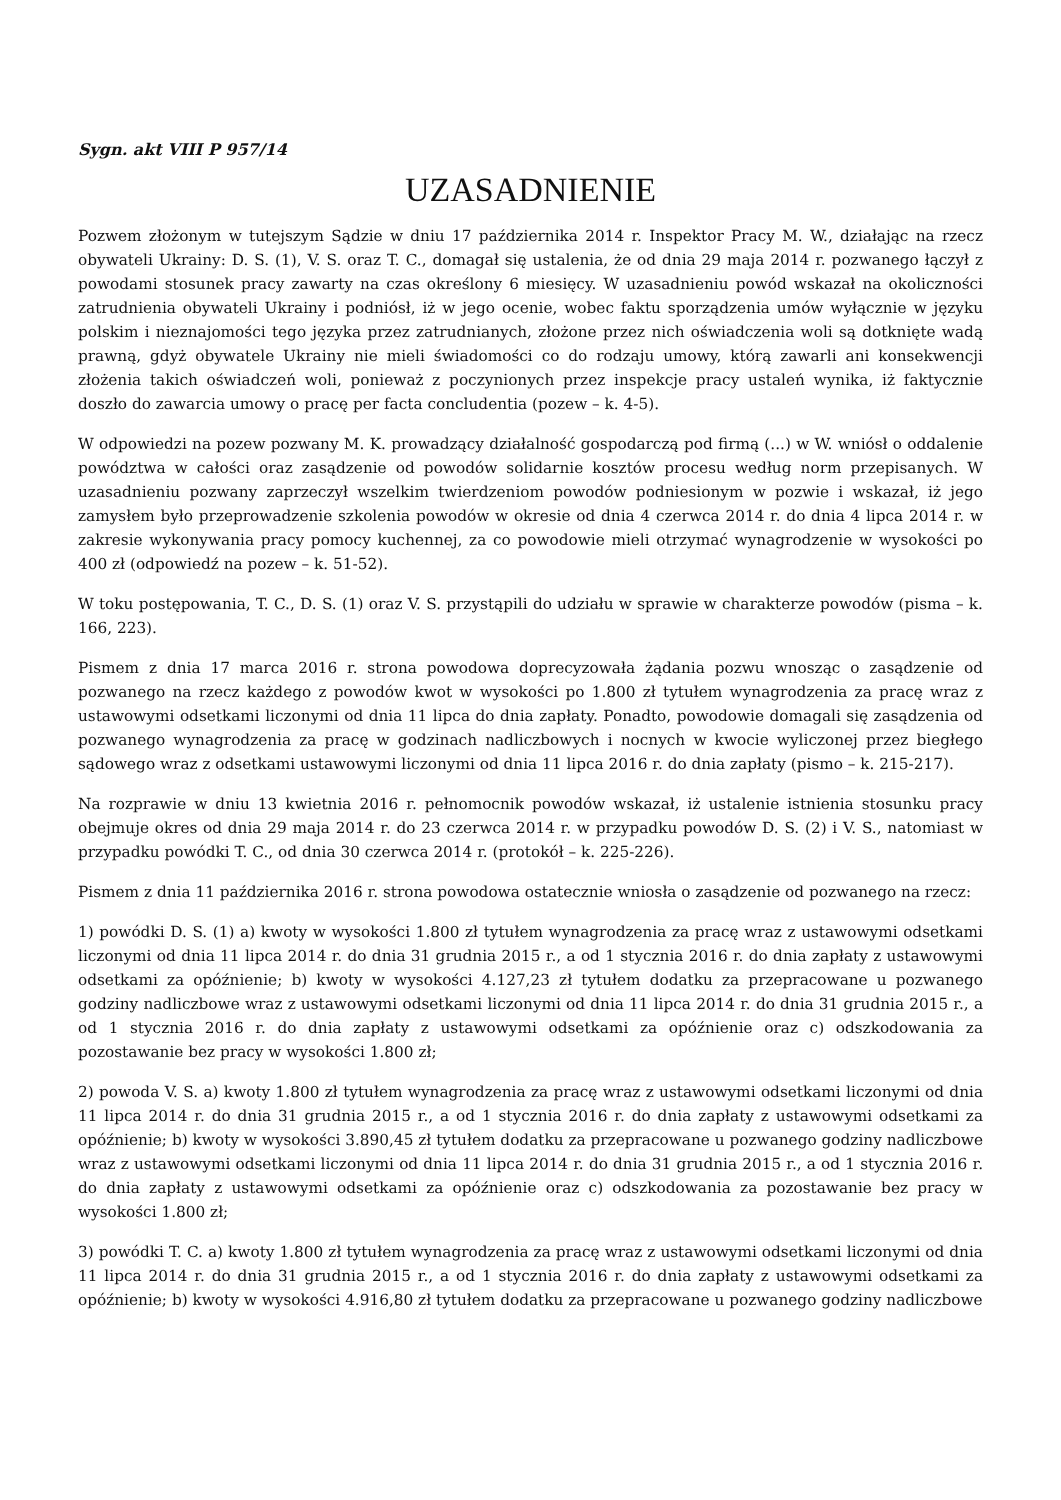Sygn. akt VIII P 957/14
UZASADNIENIE
Pozwem złożonym w tutejszym Sądzie w dniu 17 października 2014 r. Inspektor Pracy M. W., działając na rzecz obywateli Ukrainy: D. S. (1), V. S. oraz T. C., domagał się ustalenia, że od dnia 29 maja 2014 r. pozwanego łączył z powodami stosunek pracy zawarty na czas określony 6 miesięcy. W uzasadnieniu powód wskazał na okoliczności zatrudnienia obywateli Ukrainy i podniósł, iż w jego ocenie, wobec faktu sporządzenia umów wyłącznie w języku polskim i nieznajomości tego języka przez zatrudnianych, złożone przez nich oświadczenia woli są dotknięte wadą prawną, gdyż obywatele Ukrainy nie mieli świadomości co do rodzaju umowy, którą zawarli ani konsekwencji złożenia takich oświadczeń woli, ponieważ z poczynionych przez inspekcje pracy ustaleń wynika, iż faktycznie doszło do zawarcia umowy o pracę per facta concludentia (pozew – k. 4-5).
W odpowiedzi na pozew pozwany M. K. prowadzący działalność gospodarczą pod firmą (...) w W. wniósł o oddalenie powództwa w całości oraz zasądzenie od powodów solidarnie kosztów procesu według norm przepisanych. W uzasadnieniu pozwany zaprzeczył wszelkim twierdzeniom powodów podniesionym w pozwie i wskazał, iż jego zamysłem było przeprowadzenie szkolenia powodów w okresie od dnia 4 czerwca 2014 r. do dnia 4 lipca 2014 r. w zakresie wykonywania pracy pomocy kuchennej, za co powodowie mieli otrzymać wynagrodzenie w wysokości po 400 zł (odpowiedź na pozew – k. 51-52).
W toku postępowania, T. C., D. S. (1) oraz V. S. przystąpili do udziału w sprawie w charakterze powodów (pisma – k. 166, 223).
Pismem z dnia 17 marca 2016 r. strona powodowa doprecyzowała żądania pozwu wnosząc o zasądzenie od pozwanego na rzecz każdego z powodów kwot w wysokości po 1.800 zł tytułem wynagrodzenia za pracę wraz z ustawowymi odsetkami liczonymi od dnia 11 lipca do dnia zapłaty. Ponadto, powodowie domagali się zasądzenia od pozwanego wynagrodzenia za pracę w godzinach nadliczbowych i nocnych w kwocie wyliczonej przez biegłego sądowego wraz z odsetkami ustawowymi liczonymi od dnia 11 lipca 2016 r. do dnia zapłaty (pismo – k. 215-217).
Na rozprawie w dniu 13 kwietnia 2016 r. pełnomocnik powodów wskazał, iż ustalenie istnienia stosunku pracy obejmuje okres od dnia 29 maja 2014 r. do 23 czerwca 2014 r. w przypadku powodów D. S. (2) i V. S., natomiast w przypadku powódki T. C., od dnia 30 czerwca 2014 r. (protokół – k. 225-226).
Pismem z dnia 11 października 2016 r. strona powodowa ostatecznie wniosła o zasądzenie od pozwanego na rzecz:
1) powódki D. S. (1) a) kwoty w wysokości 1.800 zł tytułem wynagrodzenia za pracę wraz z ustawowymi odsetkami liczonymi od dnia 11 lipca 2014 r. do dnia 31 grudnia 2015 r., a od 1 stycznia 2016 r. do dnia zapłaty z ustawowymi odsetkami za opóźnienie; b) kwoty w wysokości 4.127,23 zł tytułem dodatku za przepracowane u pozwanego godziny nadliczbowe wraz z ustawowymi odsetkami liczonymi od dnia 11 lipca 2014 r. do dnia 31 grudnia 2015 r., a od 1 stycznia 2016 r. do dnia zapłaty z ustawowymi odsetkami za opóźnienie oraz c) odszkodowania za pozostawanie bez pracy w wysokości 1.800 zł;
2) powoda V. S. a) kwoty 1.800 zł tytułem wynagrodzenia za pracę wraz z ustawowymi odsetkami liczonymi od dnia 11 lipca 2014 r. do dnia 31 grudnia 2015 r., a od 1 stycznia 2016 r. do dnia zapłaty z ustawowymi odsetkami za opóźnienie; b) kwoty w wysokości 3.890,45 zł tytułem dodatku za przepracowane u pozwanego godziny nadliczbowe wraz z ustawowymi odsetkami liczonymi od dnia 11 lipca 2014 r. do dnia 31 grudnia 2015 r., a od 1 stycznia 2016 r. do dnia zapłaty z ustawowymi odsetkami za opóźnienie oraz c) odszkodowania za pozostawanie bez pracy w wysokości 1.800 zł;
3) powódki T. C. a) kwoty 1.800 zł tytułem wynagrodzenia za pracę wraz z ustawowymi odsetkami liczonymi od dnia 11 lipca 2014 r. do dnia 31 grudnia 2015 r., a od 1 stycznia 2016 r. do dnia zapłaty z ustawowymi odsetkami za opóźnienie; b) kwoty w wysokości 4.916,80 zł tytułem dodatku za przepracowane u pozwanego godziny nadliczbowe